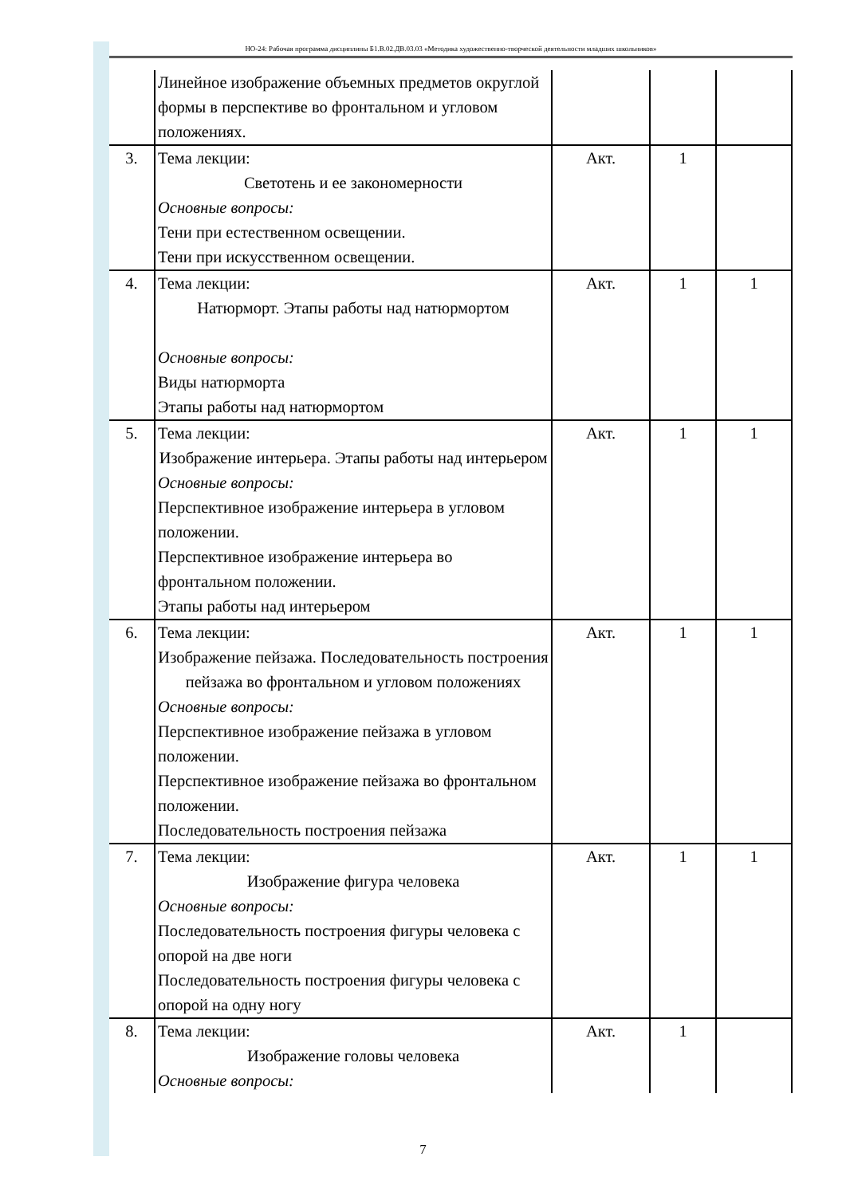НО-24: Рабочая программа дисциплины Б1.В.02.ДВ.03.03 «Методика художественно-творческой деятельности младших школьников»
| | Линейное изображение объемных предметов округлой формы в перспективе во фронтальном и угловом положениях. | | | |
| 3. | Тема лекции: Светотень и ее закономерности Основные вопросы: Тени при естественном освещении. Тени при искусственном освещении. | Акт. | 1 | |
| 4. | Тема лекции: Натюрморт. Этапы работы над натюрмортом Основные вопросы: Виды натюрморта Этапы работы над натюрмортом | Акт. | 1 | 1 |
| 5. | Тема лекции: Изображение интерьера. Этапы работы над интерьером Основные вопросы: Перспективное изображение интерьера в угловом положении. Перспективное изображение интерьера во фронтальном положении. Этапы работы над интерьером | Акт. | 1 | 1 |
| 6. | Тема лекции: Изображение пейзажа. Последовательность построения пейзажа во фронтальном и угловом положениях Основные вопросы: Перспективное изображение пейзажа в угловом положении. Перспективное изображение пейзажа во фронтальном положении. Последовательность построения пейзажа | Акт. | 1 | 1 |
| 7. | Тема лекции: Изображение фигура человека Основные вопросы: Последовательность построения фигуры человека с опорой на две ноги Последовательность построения фигуры человека с опорой на одну ногу | Акт. | 1 | 1 |
| 8. | Тема лекции: Изображение головы человека Основные вопросы: | Акт. | 1 | |
7